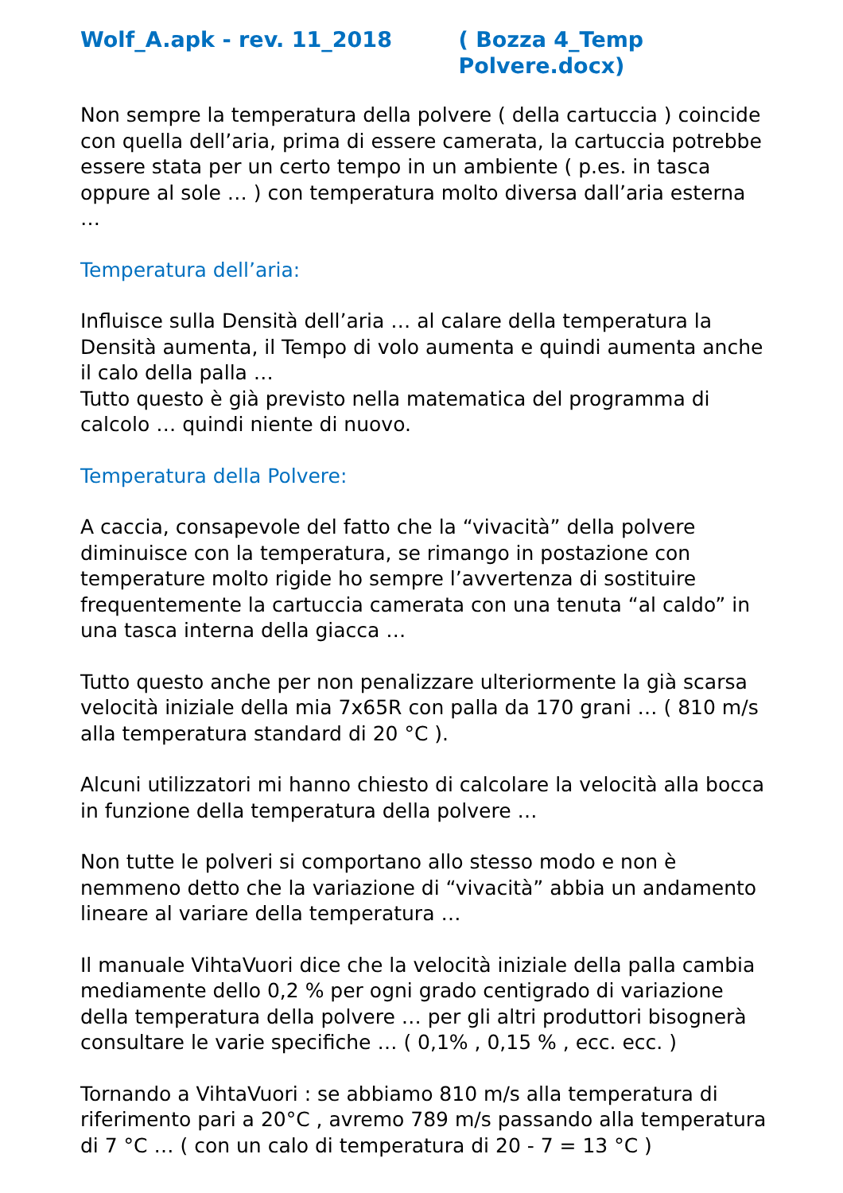Wolf_A.apk - rev. 11_2018 ( Bozza 4_Temp Polvere.docx)
Non sempre la temperatura della polvere ( della cartuccia ) coincide con quella dell’aria, prima di essere camerata, la cartuccia potrebbe essere stata per un certo tempo in un ambiente ( p.es. in tasca oppure al sole … ) con temperatura molto diversa dall’aria esterna …
Temperatura dell’aria:
Influisce sulla Densità dell’aria … al calare della temperatura la Densità aumenta, il Tempo di volo aumenta e quindi aumenta anche il calo della palla …
Tutto questo è già previsto nella matematica del programma di calcolo … quindi niente di nuovo.
Temperatura della Polvere:
A caccia, consapevole del fatto che la “vivacità” della polvere diminuisce con la temperatura, se rimango in postazione con temperature molto rigide ho sempre l’avvertenza di sostituire frequentemente la cartuccia camerata con una tenuta “al caldo” in una tasca interna della giacca …
Tutto questo anche per non penalizzare ulteriormente la già scarsa velocità iniziale della mia 7x65R con palla da 170 grani … ( 810 m/s alla temperatura standard di 20 °C ).
Alcuni utilizzatori mi hanno chiesto di calcolare la velocità alla bocca in funzione della temperatura della polvere …
Non tutte le polveri si comportano allo stesso modo e non è nemmeno detto che la variazione di “vivacità” abbia un andamento lineare al variare della temperatura …
Il manuale VihtaVuori dice che la velocità iniziale della palla cambia mediamente dello 0,2 % per ogni grado centigrado di variazione della temperatura della polvere … per gli altri produttori bisognerà consultare le varie specifiche … ( 0,1% , 0,15 % , ecc. ecc. )
Tornando a VihtaVuori : se abbiamo 810 m/s alla temperatura di riferimento pari a 20°C , avremo 789 m/s passando alla temperatura di 7 °C … ( con un calo di temperatura di 20 - 7 = 13 °C )